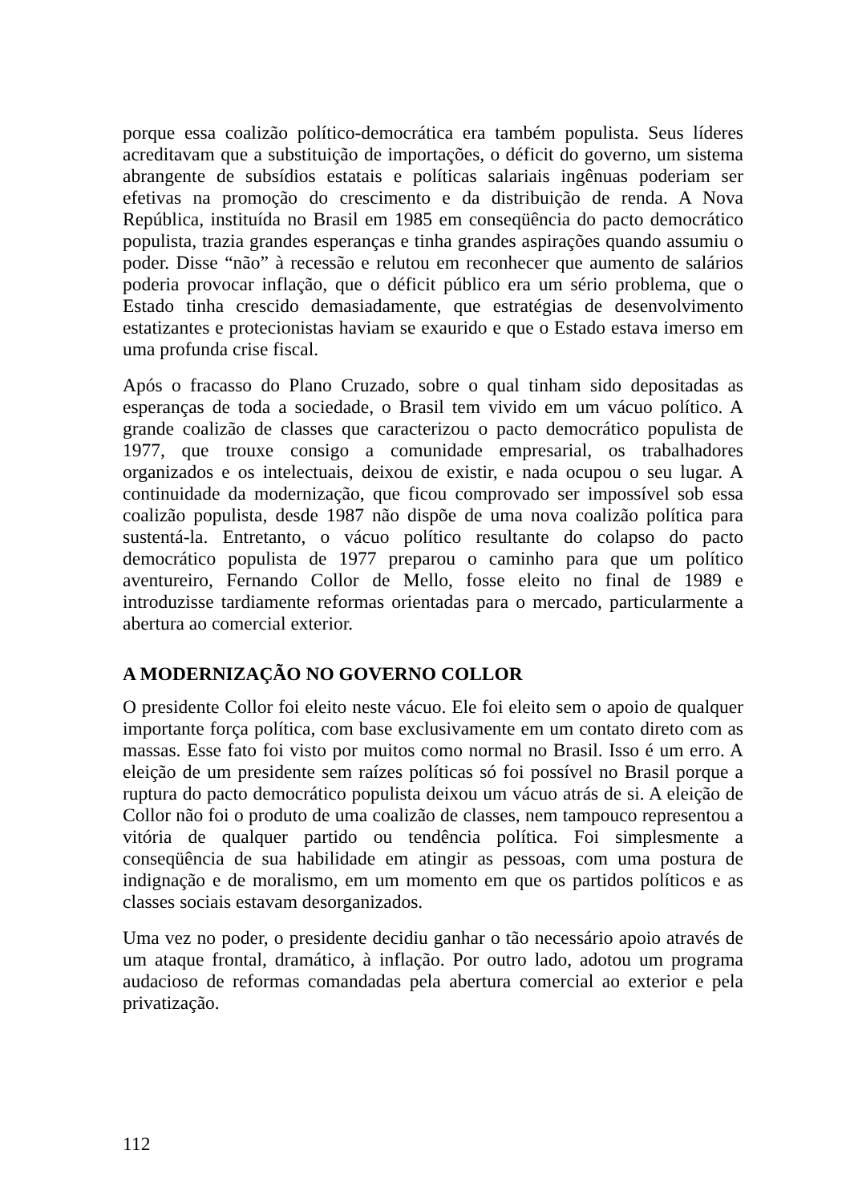porque essa coalizão político-democrática era também populista. Seus líderes acreditavam que a substituição de importações, o déficit do governo, um sistema abrangente de subsídios estatais e políticas salariais ingênuas poderiam ser efetivas na promoção do crescimento e da distribuição de renda. A Nova República, instituída no Brasil em 1985 em conseqüência do pacto democrático populista, trazia grandes esperanças e tinha grandes aspirações quando assumiu o poder. Disse “não” à recessão e relutou em reconhecer que aumento de salários poderia provocar inflação, que o déficit público era um sério problema, que o Estado tinha crescido demasiadamente, que estratégias de desenvolvimento estatizantes e protecionistas haviam se exaurido e que o Estado estava imerso em uma profunda crise fiscal.
Após o fracasso do Plano Cruzado, sobre o qual tinham sido depositadas as esperanças de toda a sociedade, o Brasil tem vivido em um vácuo político. A grande coalizão de classes que caracterizou o pacto democrático populista de 1977, que trouxe consigo a comunidade empresarial, os trabalhadores organizados e os intelectuais, deixou de existir, e nada ocupou o seu lugar. A continuidade da modernização, que ficou comprovado ser impossível sob essa coalizão populista, desde 1987 não dispõe de uma nova coalizão política para sustentá-la. Entretanto, o vácuo político resultante do colapso do pacto democrático populista de 1977 preparou o caminho para que um político aventureiro, Fernando Collor de Mello, fosse eleito no final de 1989 e introduzisse tardiamente reformas orientadas para o mercado, particularmente a abertura ao comercial exterior.
A MODERNIZAÇÃO NO GOVERNO COLLOR
O presidente Collor foi eleito neste vácuo. Ele foi eleito sem o apoio de qualquer importante força política, com base exclusivamente em um contato direto com as massas. Esse fato foi visto por muitos como normal no Brasil. Isso é um erro. A eleição de um presidente sem raízes políticas só foi possível no Brasil porque a ruptura do pacto democrático populista deixou um vácuo atrás de si. A eleição de Collor não foi o produto de uma coalizão de classes, nem tampouco representou a vitória de qualquer partido ou tendência política. Foi simplesmente a conseqüência de sua habilidade em atingir as pessoas, com uma postura de indignação e de moralismo, em um momento em que os partidos políticos e as classes sociais estavam desorganizados.
Uma vez no poder, o presidente decidiu ganhar o tão necessário apoio através de um ataque frontal, dramático, à inflação. Por outro lado, adotou um programa audacioso de reformas comandadas pela abertura comercial ao exterior e pela privatização.
112